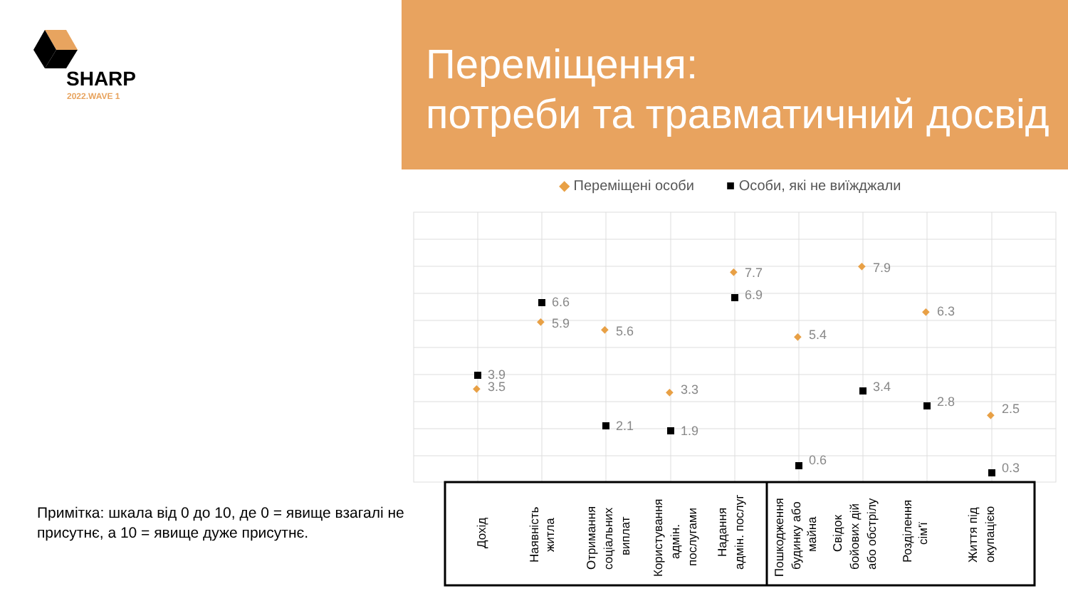SHARP
2022.WAVE 1
Переміщення:
потреби та травматичний досвід
◆ Переміщені особи
■ Особи, які не виїжджали
3.9
3.5
6.6
5.9
5.6
2.1
3.3
1.9
7.7
6.9
5.4
0.6
7.9
3.4
6.3
2.8
2.5
0.3
◆
◆
◆
◆
◆
◆
◆
◆
◆
Дохід
Наявність
житла
Отримання
соціальних
виплат
Користування
адмін.
послугами
Надання
адмін. послуг
Пошкодження
будинку або
майна
Свідок
бойових дій
або обстрілу
Розділення
сім'ї
Життя під
окупацією
Примітка: шкала від 0 до 10, де 0 = явище взагалі не присутнє, а 10 = явище дуже присутнє.